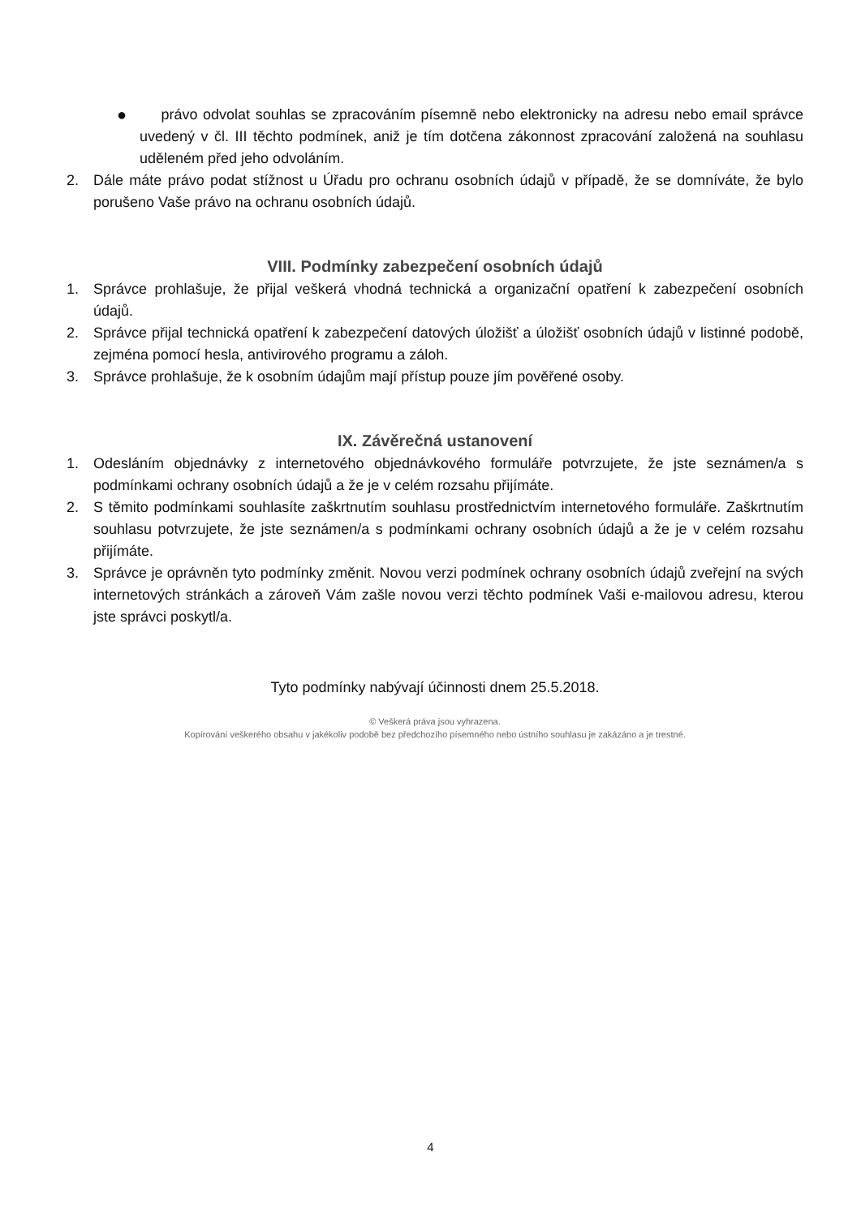● právo odvolat souhlas se zpracováním písemně nebo elektronicky na adresu nebo email správce uvedený v čl. III těchto podmínek, aniž je tím dotčena zákonnost zpracování založená na souhlasu uděleném před jeho odvoláním.
2. Dále máte právo podat stížnost u Úřadu pro ochranu osobních údajů v případě, že se domníváte, že bylo porušeno Vaše právo na ochranu osobních údajů.
VIII. Podmínky zabezpečení osobních údajů
1. Správce prohlašuje, že přijal veškerá vhodná technická a organizační opatření k zabezpečení osobních údajů.
2. Správce přijal technická opatření k zabezpečení datových úložišť a úložišť osobních údajů v listinné podobě, zejména pomocí hesla, antivirového programu a záloh.
3. Správce prohlašuje, že k osobním údajům mají přístup pouze jím pověřené osoby.
IX. Závěrečná ustanovení
1. Odesláním objednávky z internetového objednávkového formuláře potvrzujete, že jste seznámen/a s podmínkami ochrany osobních údajů a že je v celém rozsahu přijímáte.
2. S těmito podmínkami souhlasíte zaškrtnutím souhlasu prostřednictvím internetového formuláře. Zaškrtnutím souhlasu potvrzujete, že jste seznámen/a s podmínkami ochrany osobních údajů a že je v celém rozsahu přijímáte.
3. Správce je oprávněn tyto podmínky změnit. Novou verzi podmínek ochrany osobních údajů zveřejní na svých internetových stránkách a zároveň Vám zašle novou verzi těchto podmínek Vaši e-mailovou adresu, kterou jste správci poskytl/a.
Tyto podmínky nabývají účinnosti dnem 25.5.2018.
© Veškerá práva jsou vyhrazena.
Kopírování veškerého obsahu v jakékoliv podobě bez předchozího písemného nebo ústního souhlasu je zakázáno a je trestné.
4